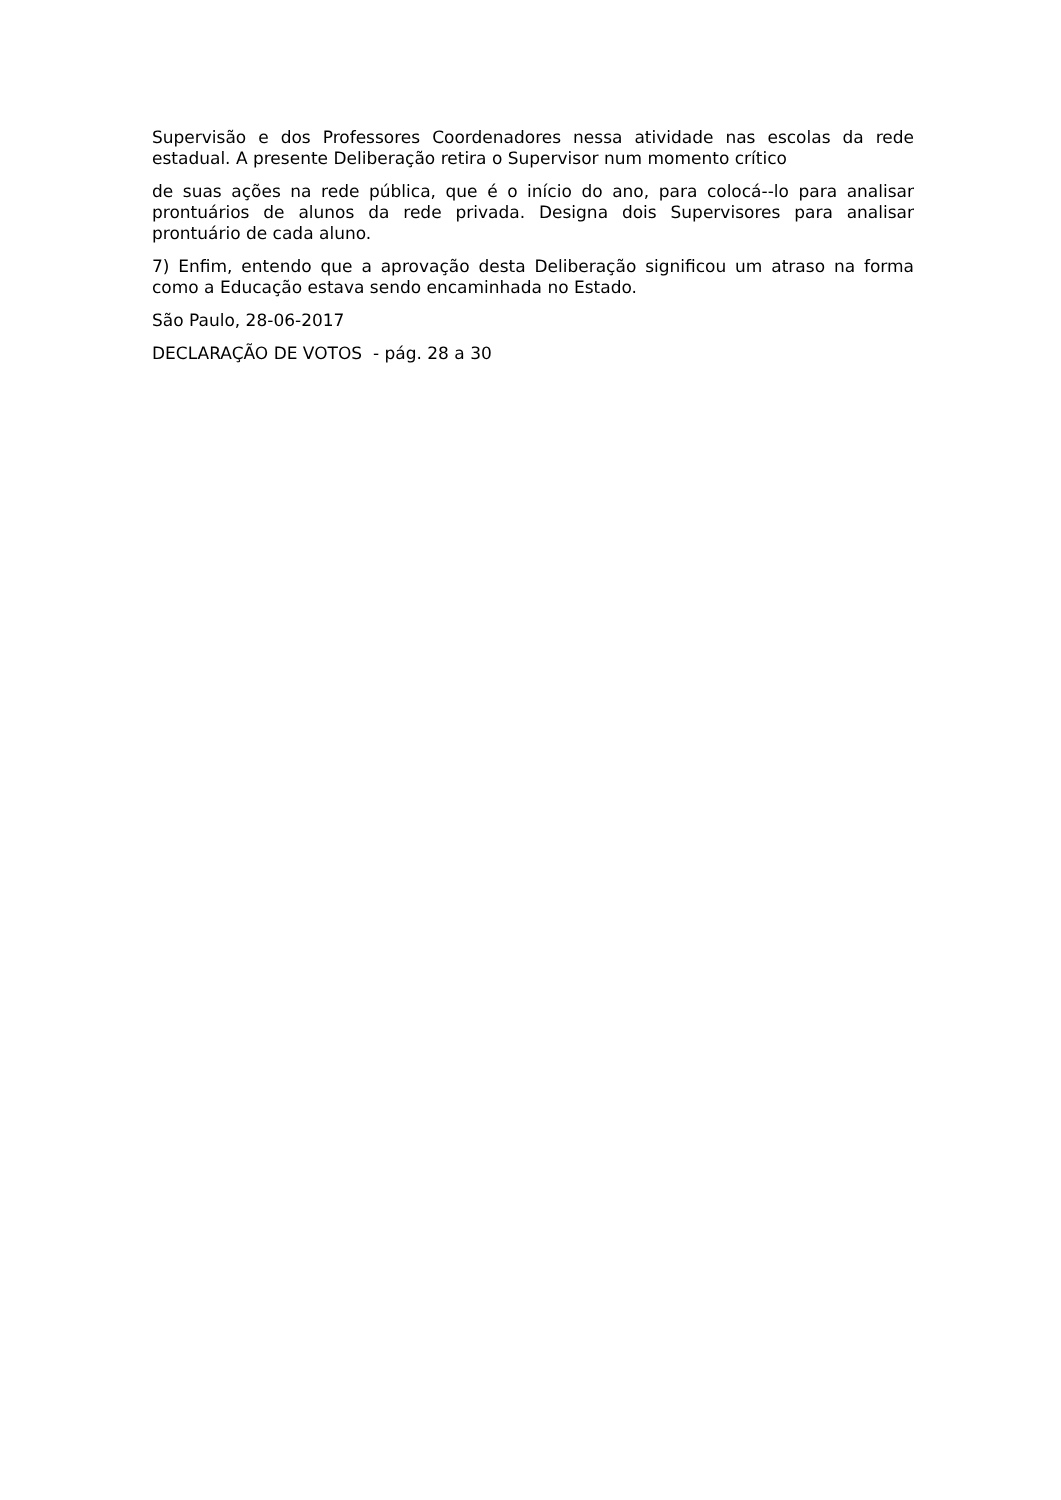Supervisão e dos Professores Coordenadores nessa atividade nas escolas da rede estadual. A presente Deliberação retira o Supervisor num momento crítico
de suas ações na rede pública, que é o início do ano, para colocá--lo para analisar prontuários de alunos da rede privada. Designa dois Supervisores para analisar prontuário de cada aluno.
7) Enfim, entendo que a aprovação desta Deliberação significou um atraso na forma como a Educação estava sendo encaminhada no Estado.
São Paulo, 28-06-2017
DECLARAÇÃO DE VOTOS - pág. 28 a 30